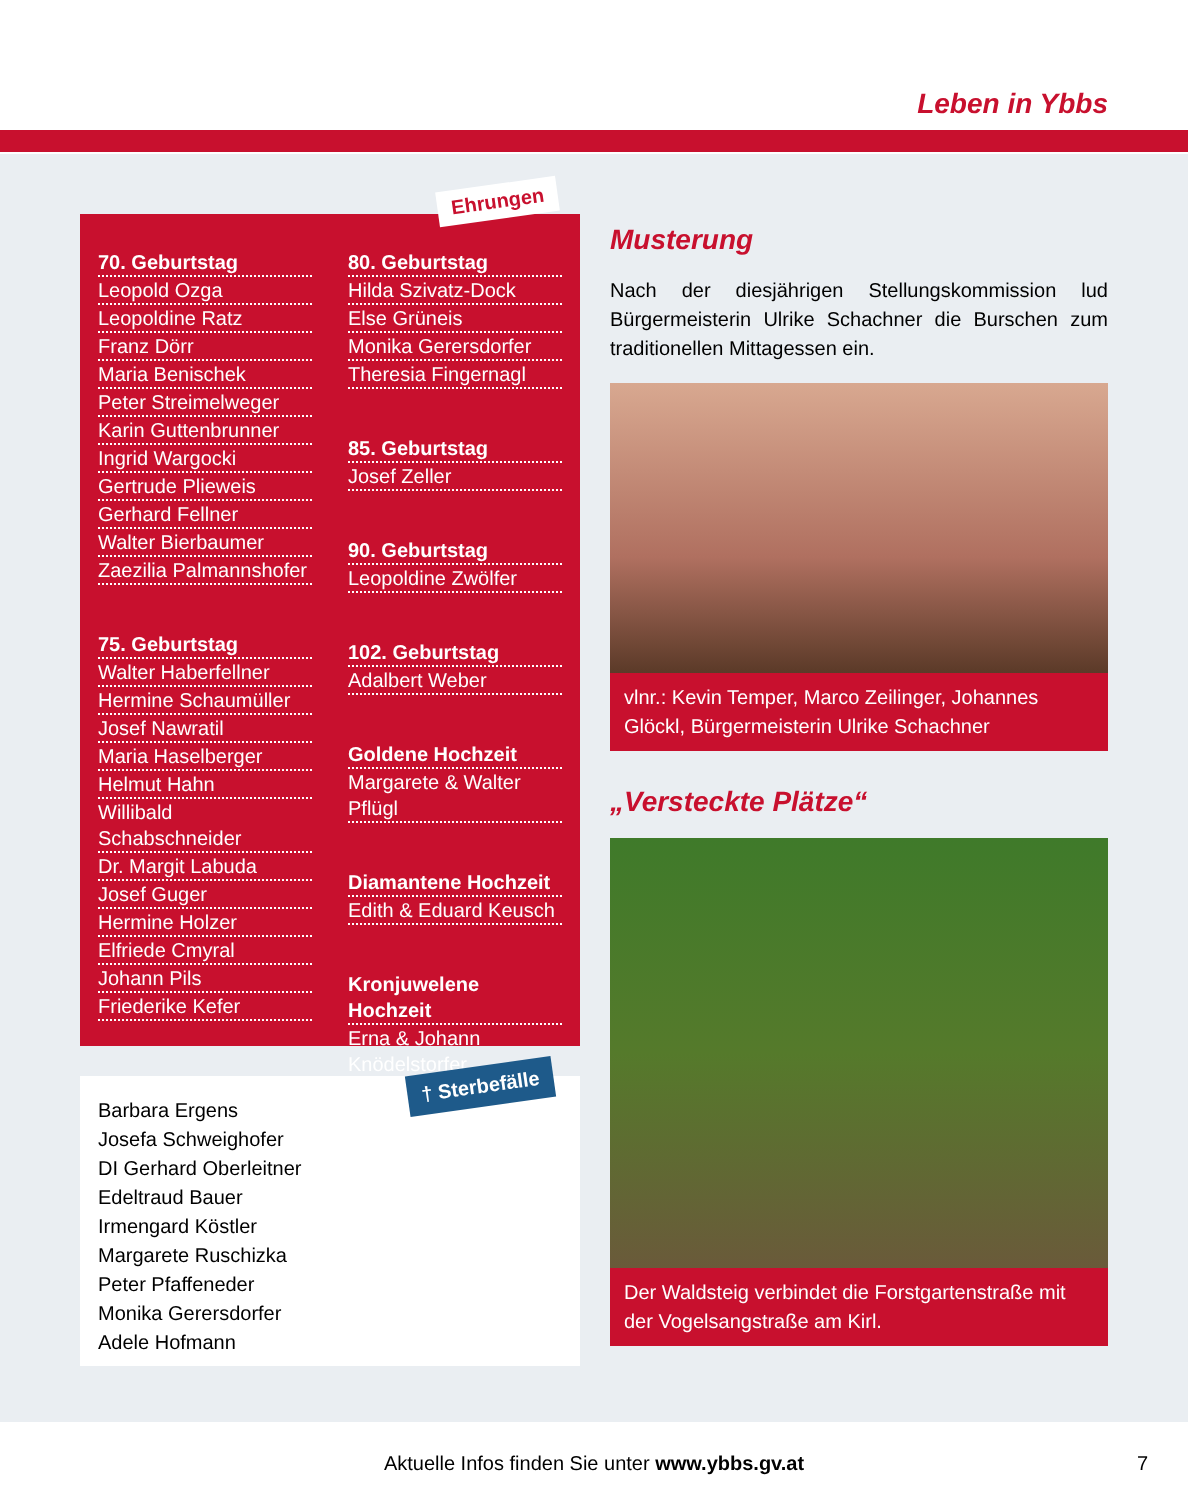Leben in Ybbs
Ehrungen
70. Geburtstag
Leopold Ozga
Leopoldine Ratz
Franz Dörr
Maria Benischek
Peter Streimelweger
Karin Guttenbrunner
Ingrid Wargocki
Gertrude Plieweis
Gerhard Fellner
Walter Bierbaumer
Zaezilia Palmannshofer
75. Geburtstag
Walter Haberfellner
Hermine Schaumüller
Josef Nawratil
Maria Haselberger
Helmut Hahn
Willibald Schabschneider
Dr. Margit Labuda
Josef Guger
Hermine Holzer
Elfriede Cmyral
Johann Pils
Friederike Kefer
80. Geburtstag
Hilda Szivatz-Dock
Else Grüneis
Monika Gerersdorfer
Theresia Fingernagl
85. Geburtstag
Josef Zeller
90. Geburtstag
Leopoldine Zwölfer
102. Geburtstag
Adalbert Weber
Goldene Hochzeit
Margarete & Walter Pflügl
Diamantene Hochzeit
Edith & Eduard Keusch
Kronjuwelene Hochzeit
Erna & Johann Knödelstorfer
† Sterbefälle
Barbara Ergens
Josefa Schweighofer
DI Gerhard Oberleitner
Edeltraud Bauer
Irmengard Köstler
Margarete Ruschizka
Peter Pfaffeneder
Monika Gerersdorfer
Adele Hofmann
Musterung
Nach der diesjährigen Stellungskommission lud Bürgermeisterin Ulrike Schachner die Burschen zum traditionellen Mittagessen ein.
vlnr.: Kevin Temper, Marco Zeilinger, Johannes Glöckl, Bürgermeisterin Ulrike Schachner
„Versteckte Plätze“
Der Waldsteig verbindet die Forstgartenstraße mit der Vogelsangstraße am Kirl.
Aktuelle Infos finden Sie unter www.ybbs.gv.at 7